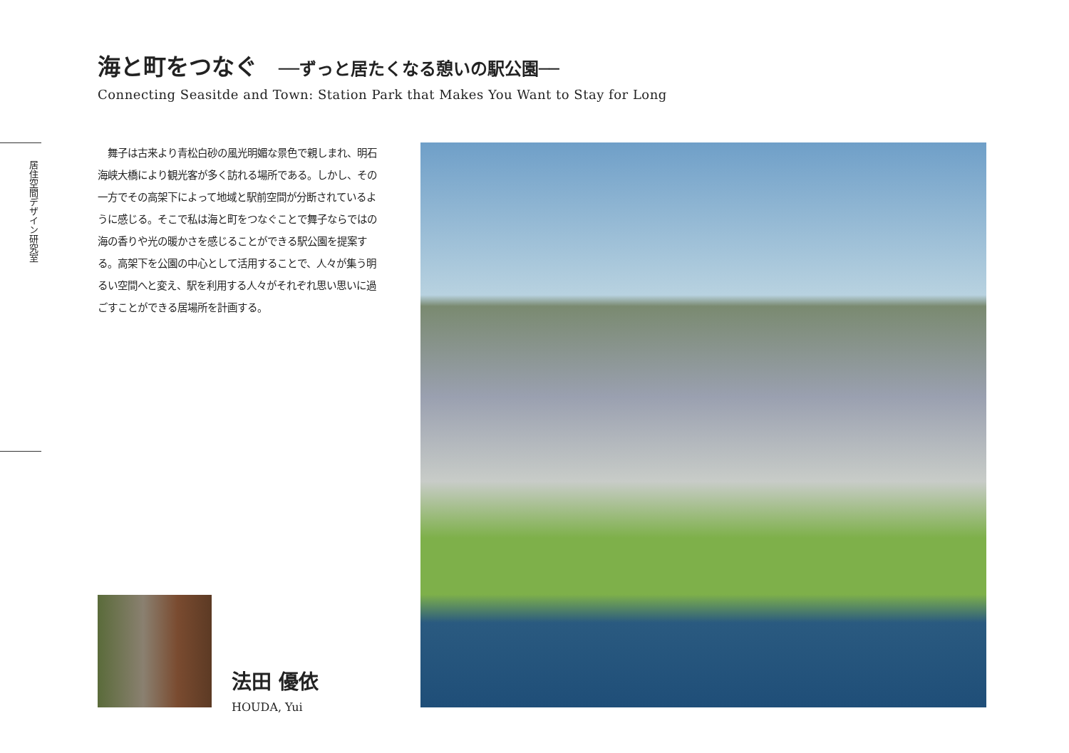海と町をつなぐ ──ずっと居たくなる憩いの駅公園──
Connecting Seasitde and Town: Station Park that Makes You Want to Stay for Long
居住空間デザイン研究室
　舞子は古来より青松白砂の風光明媚な景色で親しまれ、明石海峡大橋により観光客が多く訪れる場所である。しかし、その一方でその高架下によって地域と駅前空間が分断されているように感じる。そこで私は海と町をつなぐことで舞子ならではの海の香りや光の暖かさを感じることができる駅公園を提案する。高架下を公園の中心として活用することで、人々が集う明るい空間へと変え、駅を利用する人々がそれぞれ思い思いに過ごすことができる居場所を計画する。
法田 優依
HOUDA, Yui